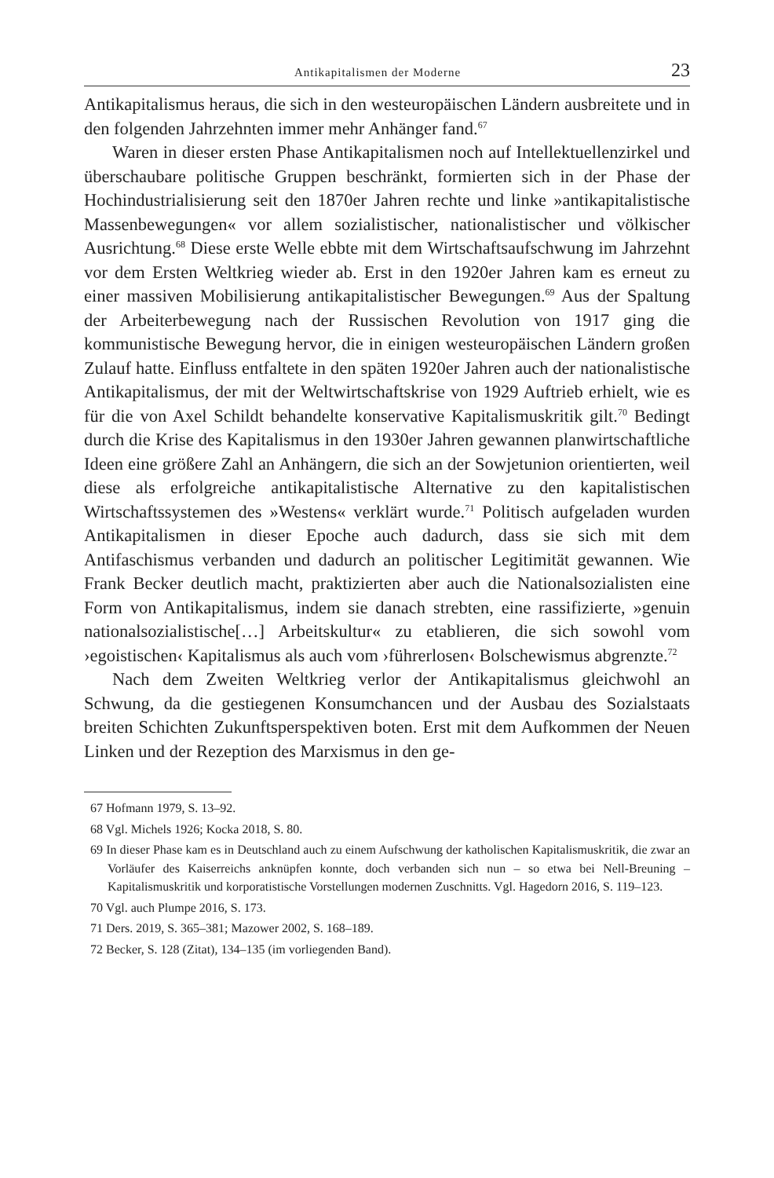Antikapitalismen der Moderne 23
Antikapitalismus heraus, die sich in den westeuropäischen Ländern ausbreitete und in den folgenden Jahrzehnten immer mehr Anhänger fand.<sup>67</sup>
Waren in dieser ersten Phase Antikapitalismen noch auf Intellektuellenzirkel und überschaubare politische Gruppen beschränkt, formierten sich in der Phase der Hochindustrialisierung seit den 1870er Jahren rechte und linke »antikapitalistische Massenbewegungen« vor allem sozialistischer, nationalistischer und völkischer Ausrichtung.<sup>68</sup> Diese erste Welle ebbte mit dem Wirtschaftsaufschwung im Jahrzehnt vor dem Ersten Weltkrieg wieder ab. Erst in den 1920er Jahren kam es erneut zu einer massiven Mobilisierung antikapitalistischer Bewegungen.<sup>69</sup> Aus der Spaltung der Arbeiterbewegung nach der Russischen Revolution von 1917 ging die kommunistische Bewegung hervor, die in einigen westeuropäischen Ländern großen Zulauf hatte. Einfluss entfaltete in den späten 1920er Jahren auch der nationalistische Antikapitalismus, der mit der Weltwirtschaftskrise von 1929 Auftrieb erhielt, wie es für die von Axel Schildt behandelte konservative Kapitalismuskritik gilt.<sup>70</sup> Bedingt durch die Krise des Kapitalismus in den 1930er Jahren gewannen planwirtschaftliche Ideen eine größere Zahl an Anhängern, die sich an der Sowjetunion orientierten, weil diese als erfolgreiche antikapitalistische Alternative zu den kapitalistischen Wirtschaftssystemen des »Westens« verklärt wurde.<sup>71</sup> Politisch aufgeladen wurden Antikapitalismen in dieser Epoche auch dadurch, dass sie sich mit dem Antifaschismus verbanden und dadurch an politischer Legitimität gewannen. Wie Frank Becker deutlich macht, praktizierten aber auch die Nationalsozialisten eine Form von Antikapitalismus, indem sie danach strebten, eine rassifizierte, »genuin nationalsozialistische[…] Arbeitskultur« zu etablieren, die sich sowohl vom ›egoistischen‹ Kapitalismus als auch vom ›führerlosen‹ Bolschewismus abgrenzte.<sup>72</sup>
Nach dem Zweiten Weltkrieg verlor der Antikapitalismus gleichwohl an Schwung, da die gestiegenen Konsumchancen und der Ausbau des Sozialstaats breiten Schichten Zukunftsperspektiven boten. Erst mit dem Aufkommen der Neuen Linken und der Rezeption des Marxismus in den ge-
67 Hofmann 1979, S. 13–92.
68 Vgl. Michels 1926; Kocka 2018, S. 80.
69 In dieser Phase kam es in Deutschland auch zu einem Aufschwung der katholischen Kapitalismuskritik, die zwar an Vorläufer des Kaiserreichs anknüpfen konnte, doch verbanden sich nun – so etwa bei Nell-Breuning – Kapitalismuskritik und korporatistische Vorstellungen modernen Zuschnitts. Vgl. Hagedorn 2016, S. 119–123.
70 Vgl. auch Plumpe 2016, S. 173.
71 Ders. 2019, S. 365–381; Mazower 2002, S. 168–189.
72 Becker, S. 128 (Zitat), 134–135 (im vorliegenden Band).